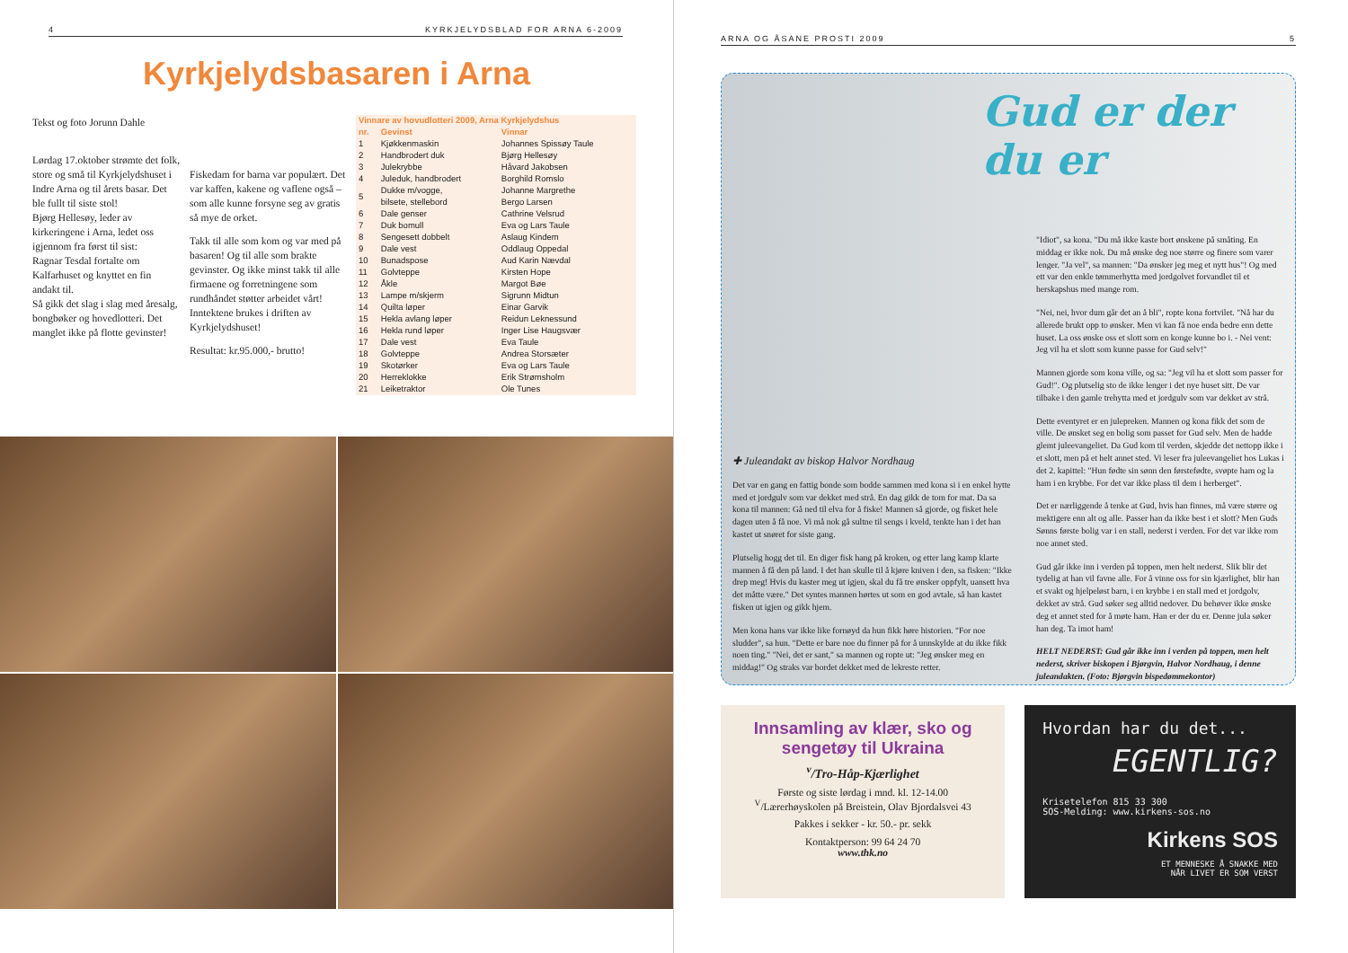4 KYRKJELYDSBLAD FOR ARNA 6-2009
Kyrkjelydsbasaren i Arna
Tekst og foto Jorunn Dahle
Lørdag 17.oktober strømte det folk, store og små til Kyrkjelydshuset i Indre Arna og til årets basar. Det ble fullt til siste stol!
Bjørg Hellesøy, leder av kirkeringene i Arna, ledet oss igjennom fra først til sist:
Ragnar Tesdal fortalte om Kalfarhuset og knyttet en fin andakt til.
Så gikk det slag i slag med åresalg, bongbøker og hovedlotteri. Det manglet ikke på flotte gevinster!
Fiskedam for barna var populært. Det var kaffen, kakene og vaflene også – som alle kunne forsyne seg av gratis så mye de orket.
Takk til alle som kom og var med på basaren! Og til alle som brakte gevinster. Og ikke minst takk til alle firmaene og forretningene som rundhåndet støtter arbeidet vårt!
Inntektene brukes i driften av Kyrkjelydshuset!
Resultat: kr.95.000,- brutto!
| Vinnare av hovudlotteri 2009, Arna Kyrkjelydshus | | |
| --- | --- | --- |
| nr. | Gevinst | Vinnar |
| 1 | Kjøkkenmaskin | Johannes Spissøy Taule |
| 2 | Handbrodert duk | Bjørg Hellesøy |
| 3 | Julekrybbe | Håvard Jakobsen |
| 4 | Juleduk, handbrodert | Borghild Romslo |
| 5 | Dukke m/vogge, bilsete, stellebord | Johanne Margrethe Bergo Larsen |
| 6 | Dale genser | Cathrine Velsrud |
| 7 | Duk bomull | Eva og Lars Taule |
| 8 | Sengesett dobbelt | Aslaug Kindem |
| 9 | Dale vest | Oddlaug Oppedal |
| 10 | Bunadspose | Aud Karin Nævdal |
| 11 | Golvteppe | Kirsten Hope |
| 12 | Åkle | Margot Bøe |
| 13 | Lampe m/skjerm | Sigrunn Midtun |
| 14 | Quilta løper | Einar Garvik |
| 15 | Hekla avlang løper | Reidun Leknessund |
| 16 | Hekla rund løper | Inger Lise Haugsvær |
| 17 | Dale vest | Eva Taule |
| 18 | Golvteppe | Andrea Storsæter |
| 19 | Skotørker | Eva og Lars Taule |
| 20 | Herreklokke | Erik Strømsholm |
| 21 | Leiketraktor | Ole Tunes |
ARNA OG ÅSANE PROSTI 2009 5
✚ Juleandakt av biskop Halvor Nordhaug
Det var en gang en fattig bonde som bodde sammen med kona si i en enkel hytte med et jordgulv som var dekket med strå. En dag gikk de tom for mat. Da sa kona til mannen: Gå ned til elva for å fiske! Mannen så gjorde, og fisket hele dagen uten å få noe. Vi må nok gå sultne til sengs i kveld, tenkte han i det han kastet ut snøret for siste gang.
Plutselig hogg det til. En diger fisk hang på kroken, og etter lang kamp klarte mannen å få den på land. I det han skulle til å kjøre kniven i den, sa fisken: "Ikke drep meg! Hvis du kaster meg ut igjen, skal du få tre ønsker oppfylt, uansett hva det måtte være." Det syntes mannen hørtes ut som en god avtale, så han kastet fisken ut igjen og gikk hjem.
Men kona hans var ikke like fornøyd da hun fikk høre historien. "For noe sludder", sa hun. "Dette er bare noe du finner på for å unnskylde at du ikke fikk noen ting." "Nei, det er sant," sa mannen og ropte ut: "Jeg ønsker meg en middag!" Og straks var bordet dekket med de lekreste retter.
Gud er der du er
"Idiot", sa kona. "Du må ikke kaste bort ønskene på småting. En middag er ikke nok. Du må ønske deg noe større og finere som varer lenger. "Ja vel", sa mannen: "Da ønsker jeg meg et nytt hus"! Og med ett var den enkle tømmerhytta med jordgolvet forvandlet til et herskapshus med mange rom.
"Nei, nei, hvor dum går det an å bli", ropte kona fortvilet. "Nå har du allerede brukt opp to ønsker. Men vi kan få noe enda bedre enn dette huset. La oss ønske oss et slott som en konge kunne bo i. - Nei vent: Jeg vil ha et slott som kunne passe for Gud selv!"
Mannen gjorde som kona ville, og sa: "Jeg vil ha et slott som passer for Gud!". Og plutselig sto de ikke lenger i det nye huset sitt. De var tilbake i den gamle trehytta med et jordgulv som var dekket av strå.
Dette eventyret er en julepreken. Mannen og kona fikk det som de ville. De ønsket seg en bolig som passet for Gud selv. Men de hadde glemt juleevangeliet. Da Gud kom til verden, skjedde det nettopp ikke i et slott, men på et helt annet sted. Vi leser fra juleevangeliet hos Lukas i det 2. kapittel: "Hun fødte sin sønn den førstefødte, svøpte ham og la ham i en krybbe. For det var ikke plass til dem i herberget".
Det er nærliggende å tenke at Gud, hvis han finnes, må være større og mektigere enn alt og alle. Passer han da ikke best i et slott? Men Guds Sønns første bolig var i en stall, nederst i verden. For det var ikke rom noe annet sted.
Gud går ikke inn i verden på toppen, men helt nederst. Slik blir det tydelig at han vil favne alle. For å vinne oss for sin kjærlighet, blir han et svakt og hjelpeløst barn, i en krybbe i en stall med et jordgolv, dekket av strå. Gud søker seg alltid nedover. Du behøver ikke ønske deg et annet sted for å møte ham. Han er der du er. Denne jula søker han deg. Ta imot ham!
HELT NEDERST: Gud går ikke inn i verden på toppen, men helt nederst, skriver biskopen i Bjørgvin, Halvor Nordhaug, i denne juleandakten. (Foto: Bjørgvin bispedømmekontor)
Innsamling av klær, sko og sengetøy til Ukraina
<sup>v</sup>/Tro-Håp-Kjærlighet
Første og siste lørdag i mnd. kl. 12-14.00
<sup>V</sup>/Lærerhøyskolen på Breistein, Olav Bjordalsvei 43
Pakkes i sekker - kr. 50.- pr. sekk
Kontaktperson: 99 64 24 70
www.thk.no
Hvordan har du det...
EGENTLIG?
Krisetelefon 815 33 300
SOS-Melding: www.kirkens-sos.no
Kirkens SOS
ET MENNESKE Å SNAKKE MED
NÅR LIVET ER SOM VERST